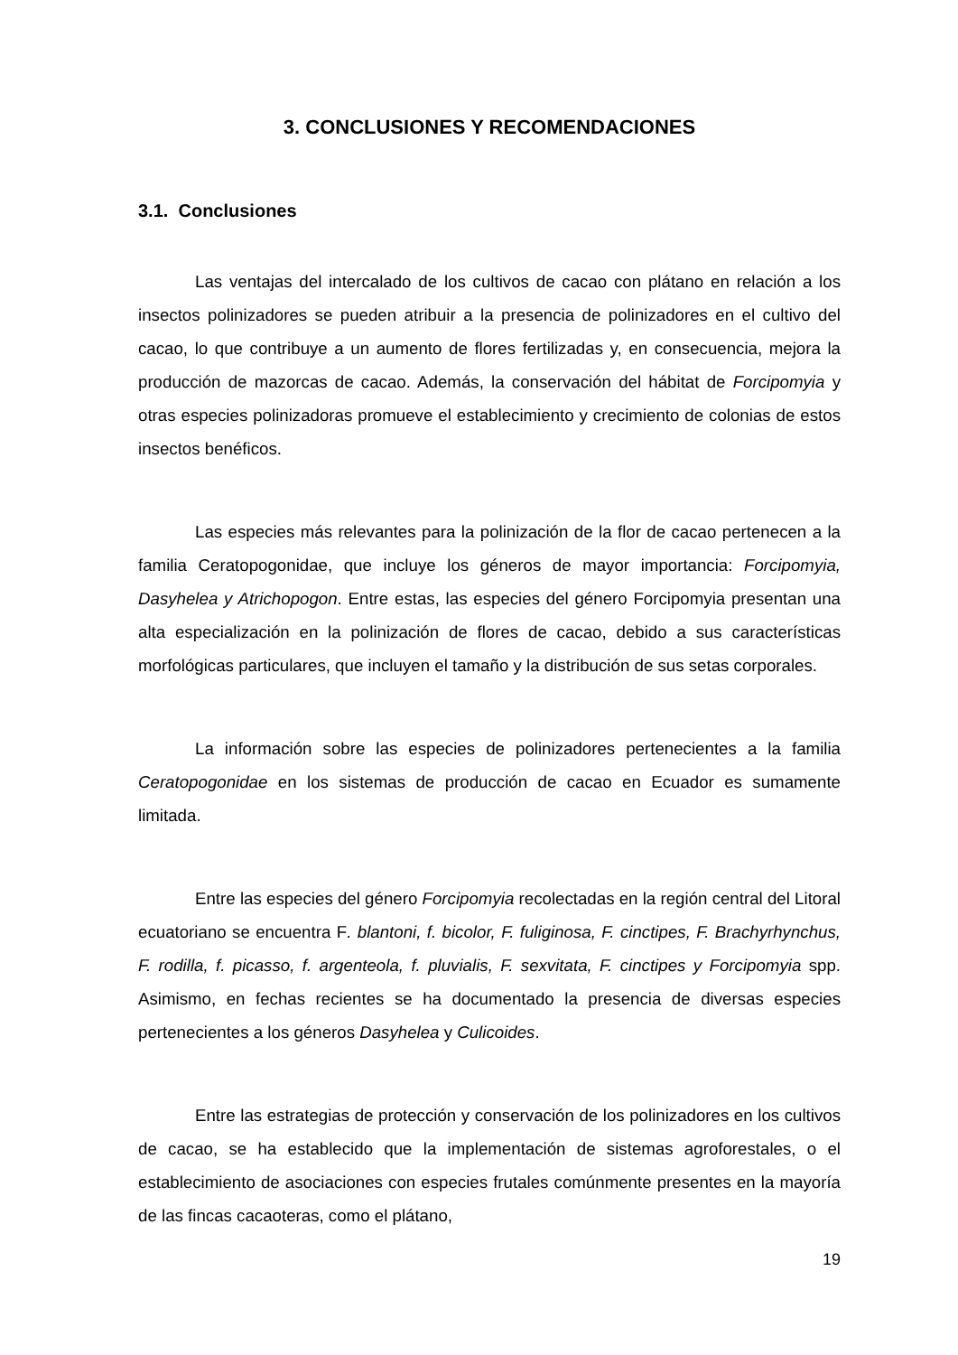3. CONCLUSIONES Y RECOMENDACIONES
3.1. Conclusiones
Las ventajas del intercalado de los cultivos de cacao con plátano en relación a los insectos polinizadores se pueden atribuir a la presencia de polinizadores en el cultivo del cacao, lo que contribuye a un aumento de flores fertilizadas y, en consecuencia, mejora la producción de mazorcas de cacao. Además, la conservación del hábitat de Forcipomyia y otras especies polinizadoras promueve el establecimiento y crecimiento de colonias de estos insectos benéficos.
Las especies más relevantes para la polinización de la flor de cacao pertenecen a la familia Ceratopogonidae, que incluye los géneros de mayor importancia: Forcipomyia, Dasyhelea y Atrichopogon. Entre estas, las especies del género Forcipomyia presentan una alta especialización en la polinización de flores de cacao, debido a sus características morfológicas particulares, que incluyen el tamaño y la distribución de sus setas corporales.
La información sobre las especies de polinizadores pertenecientes a la familia Ceratopogonidae en los sistemas de producción de cacao en Ecuador es sumamente limitada.
Entre las especies del género Forcipomyia recolectadas en la región central del Litoral ecuatoriano se encuentra F. blantoni, f. bicolor, F. fuliginosa, F. cinctipes, F. Brachyrhynchus, F. rodilla, f. picasso, f. argenteola, f. pluvialis, F. sexvitata, F. cinctipes y Forcipomyia spp. Asimismo, en fechas recientes se ha documentado la presencia de diversas especies pertenecientes a los géneros Dasyhelea y Culicoides.
Entre las estrategias de protección y conservación de los polinizadores en los cultivos de cacao, se ha establecido que la implementación de sistemas agroforestales, o el establecimiento de asociaciones con especies frutales comúnmente presentes en la mayoría de las fincas cacaoteras, como el plátano,
19